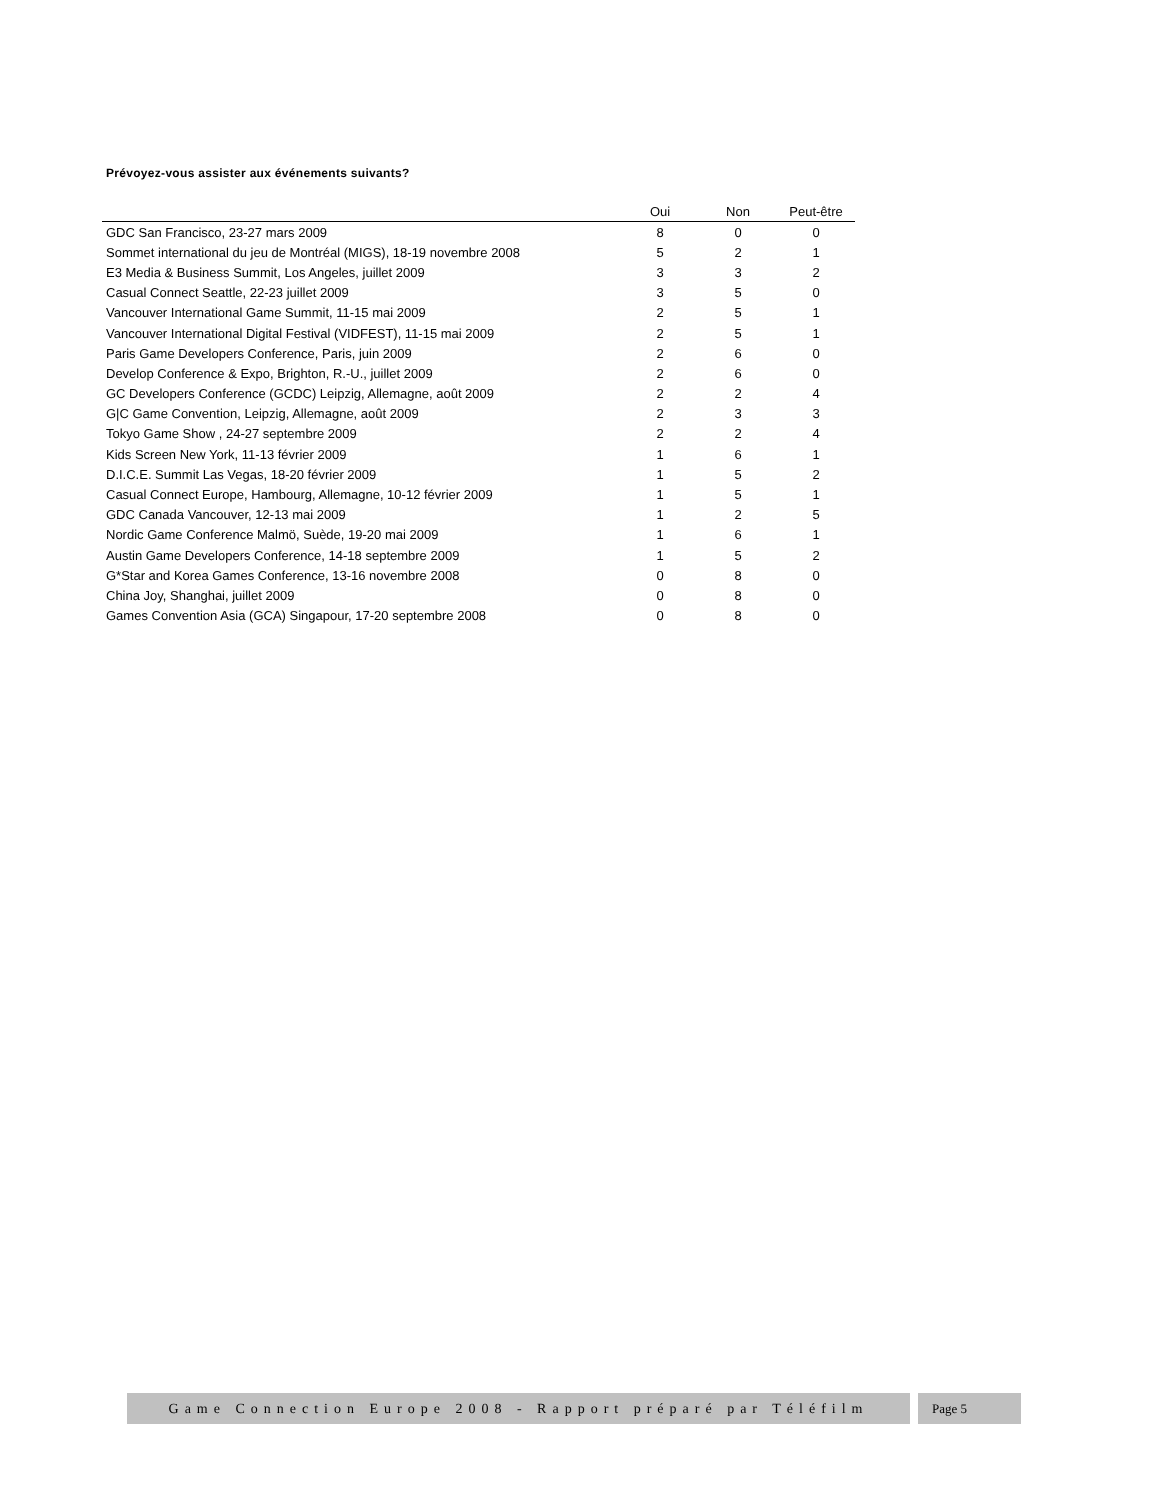Prévoyez-vous assister aux événements suivants?
| | Oui | Non | Peut-être |
| --- | --- | --- | --- |
| GDC San Francisco, 23-27 mars 2009 | 8 | 0 | 0 |
| Sommet international du jeu de Montréal (MIGS), 18-19 novembre 2008 | 5 | 2 | 1 |
| E3 Media & Business Summit, Los Angeles, juillet 2009 | 3 | 3 | 2 |
| Casual Connect Seattle, 22-23 juillet 2009 | 3 | 5 | 0 |
| Vancouver International Game Summit, 11-15 mai 2009 | 2 | 5 | 1 |
| Vancouver International Digital Festival (VIDFEST), 11-15 mai 2009 | 2 | 5 | 1 |
| Paris Game Developers Conference, Paris, juin 2009 | 2 | 6 | 0 |
| Develop Conference & Expo, Brighton, R.-U., juillet 2009 | 2 | 6 | 0 |
| GC Developers Conference (GCDC) Leipzig, Allemagne, août 2009 | 2 | 2 | 4 |
| G/C Game Convention, Leipzig, Allemagne, août 2009 | 2 | 3 | 3 |
| Tokyo Game Show , 24-27 septembre 2009 | 2 | 2 | 4 |
| Kids Screen New York, 11-13 février 2009 | 1 | 6 | 1 |
| D.I.C.E. Summit Las Vegas, 18-20 février 2009 | 1 | 5 | 2 |
| Casual Connect Europe, Hambourg, Allemagne, 10-12 février 2009 | 1 | 5 | 1 |
| GDC Canada Vancouver, 12-13 mai 2009 | 1 | 2 | 5 |
| Nordic Game Conference Malmö, Suède, 19-20 mai 2009 | 1 | 6 | 1 |
| Austin Game Developers Conference, 14-18 septembre 2009 | 1 | 5 | 2 |
| G*Star and Korea Games Conference, 13-16 novembre 2008 | 0 | 8 | 0 |
| China Joy, Shanghai, juillet 2009 | 0 | 8 | 0 |
| Games Convention Asia (GCA) Singapour, 17-20 septembre 2008 | 0 | 8 | 0 |
Game Connection Europe 2008 - Rapport préparé par Téléfilm
Page 5